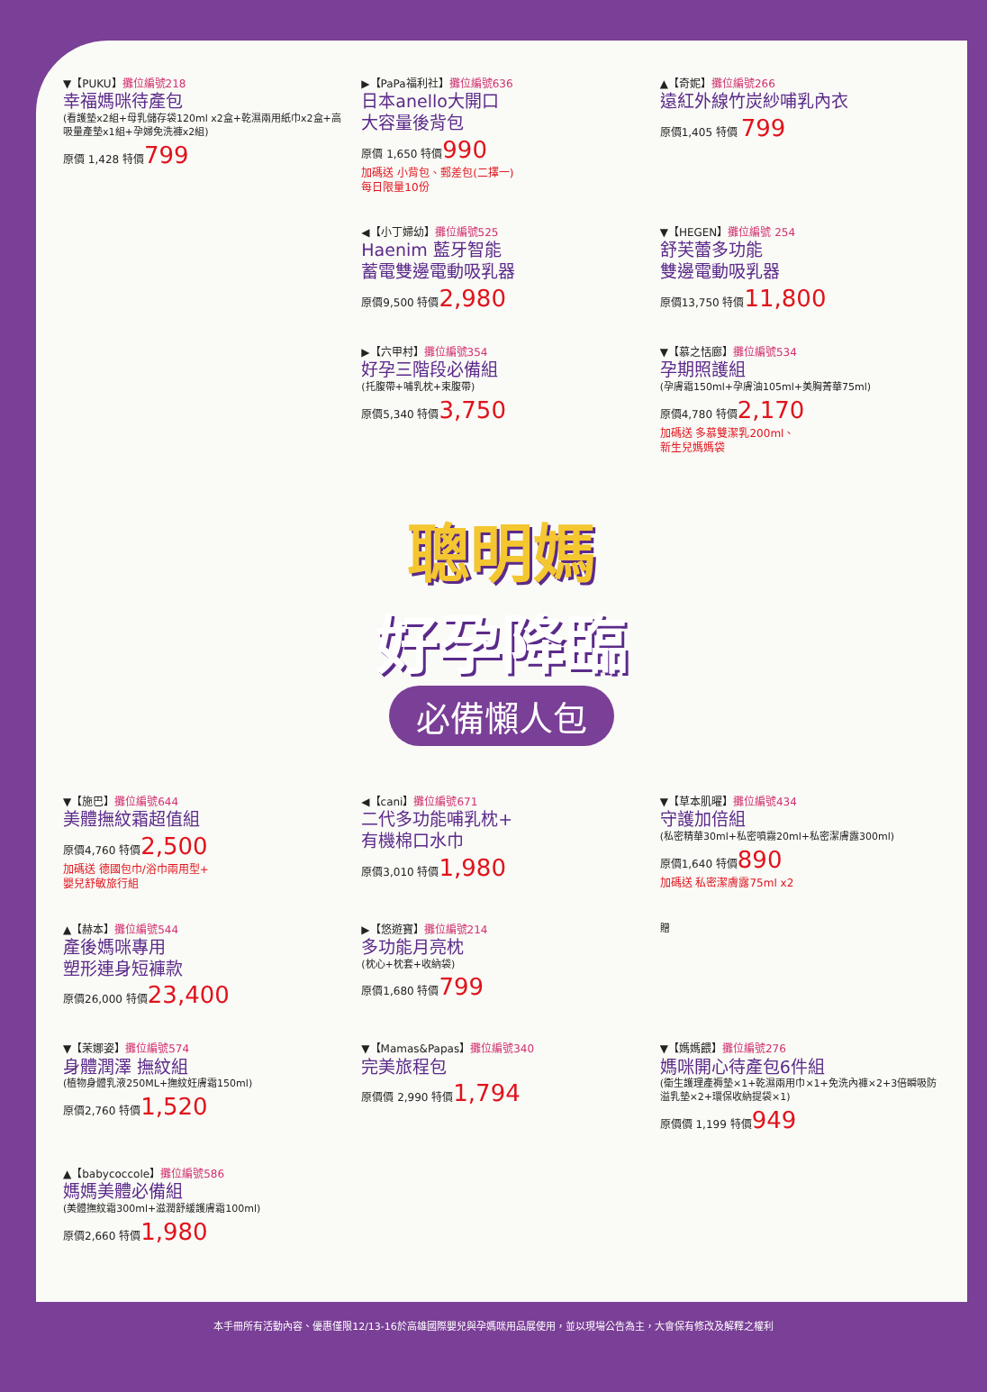▼【PUKU】攤位編號218
幸福媽咪待產包
(看護墊x2組+母乳儲存袋120ml x2盒+乾濕兩用紙巾x2盒+高吸量產墊x1組+孕婦免洗褲x2組)
原價 1,428 特價799
▶【PaPa福利社】攤位編號636
日本anello大開口
大容量後背包
原價 1,650 特價990
加碼送 小背包、郵差包(二擇一)
每日限量10份
▲【奇妮】攤位編號266
遠紅外線竹炭紗哺乳內衣
原價1,405 特價 799
◀【小丁婦幼】攤位編號525
Haenim 藍牙智能
蓄電雙邊電動吸乳器
原價9,500 特價2,980
▼【HEGEN】攤位編號 254
舒芙蕾多功能
雙邊電動吸乳器
原價13,750 特價11,800
▶【六甲村】攤位編號354
好孕三階段必備組
(托腹帶+哺乳枕+束腹帶)
原價5,340 特價3,750
▼【慕之恬廊】攤位編號534
孕期照護組
(孕膚霜150ml+孕膚油105ml+美胸菁華75ml)
原價4,780 特價2,170
加碼送 多慕雙潔乳200ml、
新生兒媽媽袋
聰明媽
好孕降臨
必備懶人包
▼【施巴】攤位編號644
美體撫紋霜超值組
原價4,760 特價2,500
加碼送 德國包巾/浴巾兩用型+
嬰兒舒敏旅行組
◀【cani】攤位編號671
二代多功能哺乳枕+
有機棉口水巾
原價3,010 特價1,980
▼【草本肌曜】攤位編號434
守護加倍組
(私密精華30ml+私密噴霧20ml+私密潔膚露300ml)
原價1,640 特價890
加碼送 私密潔膚露75ml x2
▲【赫本】攤位編號544
產後媽咪專用
塑形連身短褲款
原價26,000 特價23,400
▶【悠遊寶】攤位編號214
多功能月亮枕
(枕心+枕套+收納袋)
原價1,680 特價799
贈
▼【茉娜姿】攤位編號574
身體潤澤 撫紋組
(植物身體乳液250ML+撫紋妊膚霜150ml)
原價2,760 特價1,520
▼【Mamas&Papas】攤位編號340
完美旅程包
原價價 2,990 特價1,794
▼【媽媽餵】攤位編號276
媽咪開心待產包6件組
(衛生護理產褥墊×1+乾濕兩用巾×1+免洗內褲×2+3倍瞬吸防溢乳墊×2+環保收納提袋×1)
原價價 1,199 特價949
▲【babycoccole】攤位編號586
媽媽美體必備組
(美體撫紋霜300ml+滋潤舒緩護膚霜100ml)
原價2,660 特價1,980
本手冊所有活動內容、優惠僅限12/13-16於高雄國際嬰兒與孕媽咪用品展使用，並以現場公告為主，大會保有修改及解釋之權利